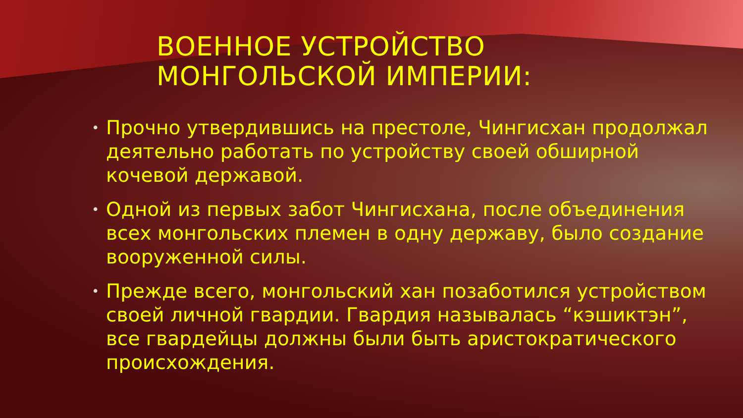ВОЕННОЕ УСТРОЙСТВО
МОНГОЛЬСКОЙ ИМПЕРИИ:
• Прочно утвердившись на престоле, Чингисхан продолжал деятельно работать по устройству своей обширной кочевой державой.
• Одной из первых забот Чингисхана, после объединения всех монгольских племен в одну державу, было создание вооруженной силы.
• Прежде всего, монгольский хан позаботился устройством своей личной гвардии. Гвардия называлась “кэшиктэн”, все гвардейцы должны были быть аристократического происхождения.